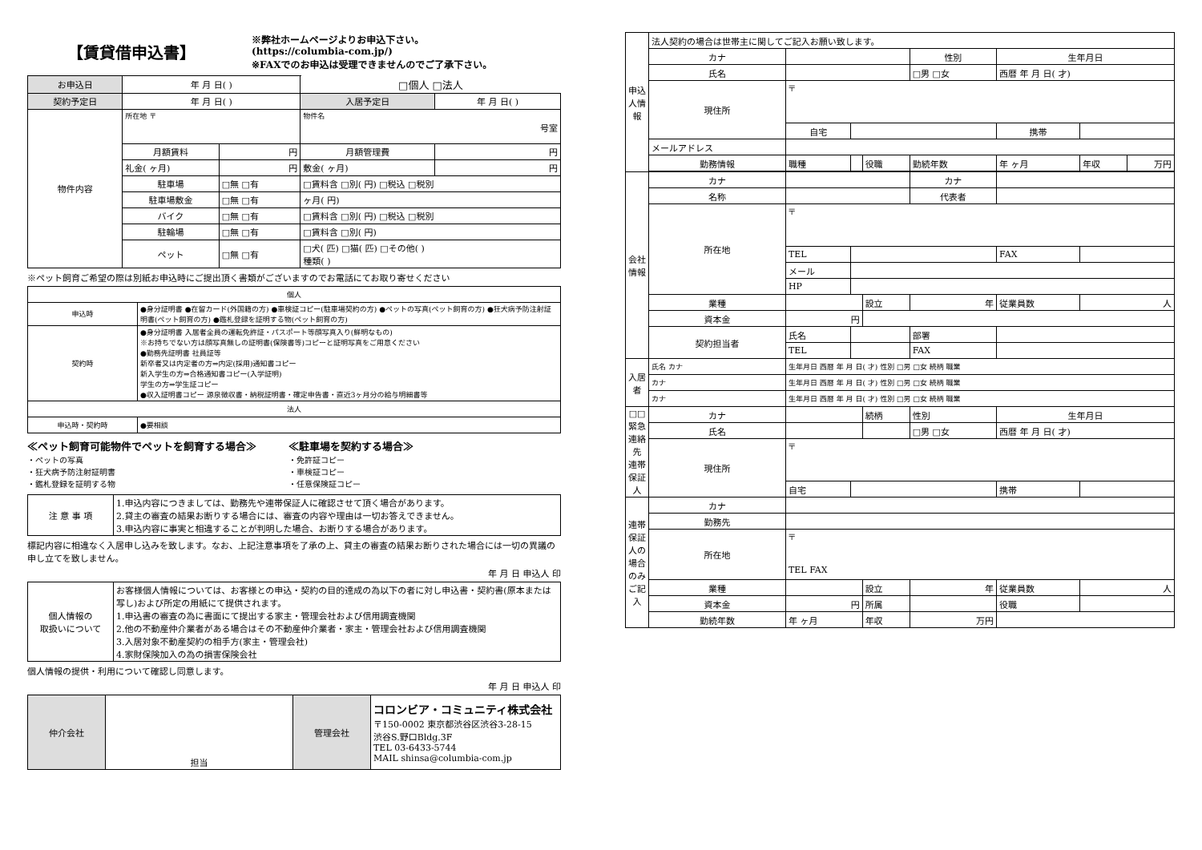【賃貸借申込書】
※弊社ホームページよりお申込下さい。
(https://columbia-com.jp/)
※FAXでのお申込は受理できませんのでご了承下さい。
| お申込日 | 年 月 日( ) | | | □個人 □法人 | |
| 契約予定日 | 年 月 日( ) | | | 入居予定日 | 年 月 日( ) |
| 物件内容 | 所在地 〒 | | | 物件名 号室 | |
| | 月額賃料 | 円 | | 月額管理費 | 円 |
| | 礼金( ヶ月) | 円 | | 敷金( ヶ月) | 円 |
| | 駐車場 | □無 □有 | □賃料含 □別( 円) □税込 □税別 | | |
| | 駐車場敷金 | □無 □有 | ヶ月( 円) | | |
| | バイク | □無 □有 | □賃料含 □別( 円) □税込 □税別 | | |
| | 駐輪場 | □無 □有 | □賃料含 □別( 円) | | |
| | ペット | □無 □有 | □犬( 匹) □猫( 匹) □その他( ) 種類( ) | | |
※ペット飼育ご希望の際は別紙お申込時にご提出頂く書類がございますのでお電話にてお取り寄せください
| 個人 | |
| 申込時 | ●身分証明書 ●在留カード(外国籍の方) ●車検証コピー(駐車場契約の方) ●ペットの写真(ペット飼育の方) ●狂犬病予防注射証明書(ペット飼育の方) ●鑑札登録を証明する物(ペット飼育の方) |
| 契約時 | ●身分証明書 入居者全員の運転免許証・パスポート等顔写真入り(鮮明なもの) ※お持ちでない方は顔写真無しの証明書(保険書等)コピーと証明写真をご用意ください ●勤務先証明書 社員証等 新卒者又は内定者の方⇒内定(採用)通知書コピー 新入学生の方⇒合格通知書コピー(入学証明) 学生の方⇒学生証コピー ●収入証明書コピー 源泉徴収書・納税証明書・確定申告書・直近3ヶ月分の給与明細書等 |
| 法人 | |
| 申込時・契約時 | ●要相談 |
≪ペット飼育可能物件でペットを飼育する場合≫
・ペットの写真
・狂犬病予防注射証明書
・鑑札登録を証明する物
≪駐車場を契約する場合≫
・免許証コピー
・車検証コピー
・任意保険証コピー
| 注 意 事 項 | 1.申込内容につきましては、勤務先や連帯保証人に確認させて頂く場合があります。 2.貸主の審査の結果お断りする場合には、審査の内容や理由は一切お答えできません。 3.申込内容に事実と相違することが判明した場合、お断りする場合があります。 |
標記内容に相違なく入居申し込みを致します。なお、上記注意事項を了承の上、貸主の審査の結果お断りされた場合には一切の異議の申し立てを致しません。
年 月 日 申込人 印
| 個人情報の 取扱いについて | お客様個人情報については、お客様との申込・契約の目的達成の為以下の者に対し申込書・契約書(原本または写し)および所定の用紙にて提供されます。 1.申込書の審査の為に書面にて提出する家主・管理会社および信用調査機関 2.他の不動産仲介業者がある場合はその不動産仲介業者・家主・管理会社および信用調査機関 3.入居対象不動産契約の相手方(家主・管理会社) 4.家財保険加入の為の損害保険会社 |
個人情報の提供・利用について確認し同意します。
年 月 日 申込人 印
| 仲介会社 | 担当 | 管理会社 | コロンビア・コミュニティ株式会社 〒150-0002 東京都渋谷区渋谷3-28-15 渋谷S.野口Bldg.3F TEL 03-6433-5744 MAIL shinsa@columbia-com.jp |
| 申込人情報 | 法人契約の場合は世帯主に関してご記入お願い致します。 | | | | | | | |
| | カナ | | | | 性別 | 生年月日 | | |
| | 氏名 | | | | □男 □女 | 西暦 年 月 日( 才) | | |
| | 現住所 | 〒 | | | | | | |
| | | 自宅 | | | | 携帯 | | |
| | メールアドレス | | | | | | | |
| | 勤務情報 | 職種 | | 役職 | 勤続年数 | 年 ヶ月 | 年収 | 万円 |
| 会社情報 | カナ | | | | カナ | | | |
| | 名称 | | | | 代表者 | | | |
| | 所在地 | 〒 | | | | | | |
| | | TEL | | | | FAX | | |
| | | メール | | | | | | |
| | | HP | | | | | | |
| | 業種 | | | 設立 | 年 | 従業員数 | 人 | |
| | 資本金 | 円 | | | | | | |
| | 契約担当者 | 氏名 | | | 部署 | | | |
| | | TEL | | | FAX | | | |
| 入居者 | 氏名 カナ | 生年月日 西暦 年 月 日( 才) 性別 □男 □女 続柄 職業 | | | | | | |
| | カナ | 生年月日 西暦 年 月 日( 才) 性別 □男 □女 続柄 職業 | | | | | | |
| | カナ | 生年月日 西暦 年 月 日( 才) 性別 □男 □女 続柄 職業 | | | | | | |
| □□ 緊急連絡先 連帯保証人 | カナ | | | 続柄 | 性別 | 生年月日 | | |
| | 氏名 | | | | □男 □女 | 西暦 年 月 日( 才) | | |
| | 現住所 | 〒 | | | | | | |
| | | 自宅 | | | | 携帯 | | |
| 連帯保証人の場合のみご記入 | カナ | | | | | | | |
| | 勤務先 | | | | | | | |
| | 所在地 | 〒 TEL FAX | | | | | | |
| | 業種 | | | 設立 | 年 | 従業員数 | 人 | |
| | 資本金 | 円 | | 所属 | | 役職 | | |
| | 勤続年数 | 年 ヶ月 | | 年収 | 万円 | | | |